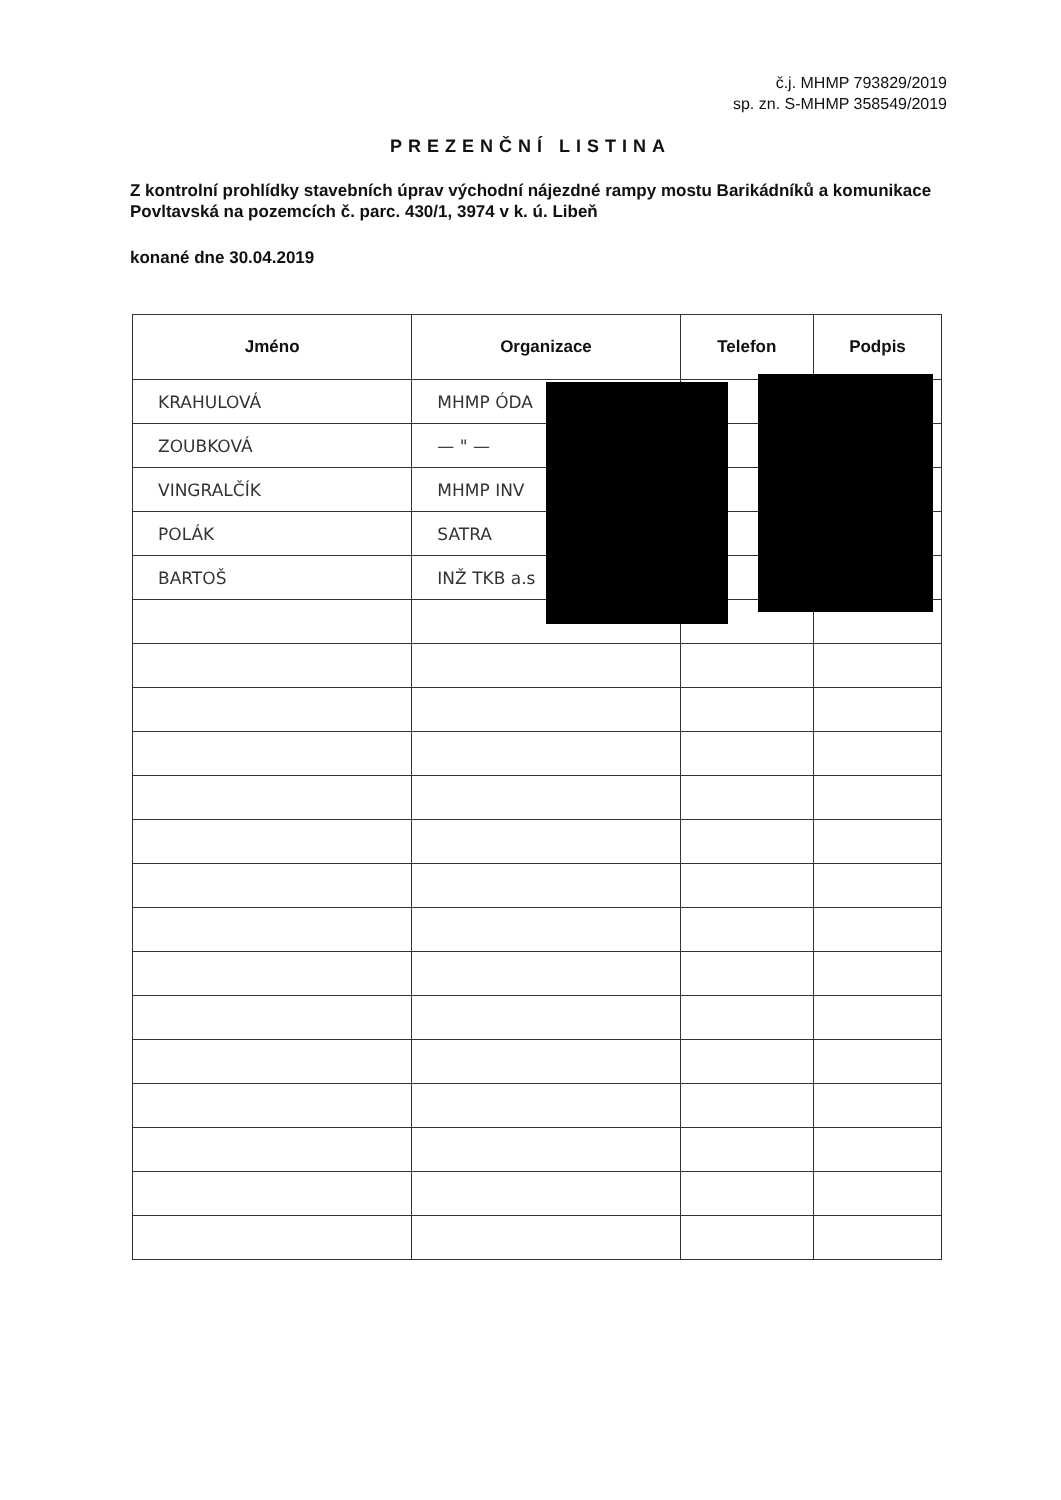č.j. MHMP 793829/2019
sp. zn. S-MHMP 358549/2019
PREZENČNÍ LISTINA
Z kontrolní prohlídky stavebních úprav východní nájezdné rampy mostu Barikádníků a komunikace Povltavská na pozemcích č. parc. 430/1, 3974 v k. ú. Libeň
konané dne 30.04.2019
| Jméno | Organizace | Telefon | Podpis |
| --- | --- | --- | --- |
| KRAHULOVÁ | MHMP ÓDA | | |
| ZOUBKOVÁ | — " — | | |
| VINGRALČÍK | MHMP INV | | |
| POLÁK | SATRA | | |
| BARTOŠ | INŽ TKB a.s | | |